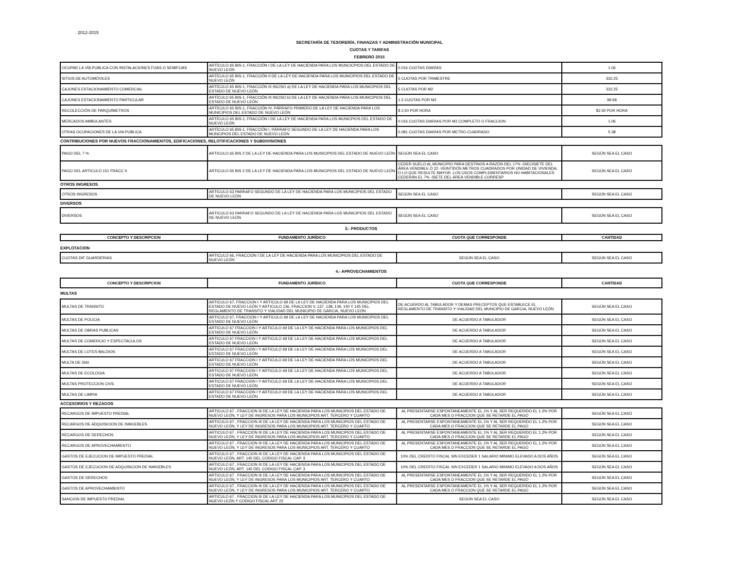2012-2015
SECRETARÍA DE TESORERÍA, FINANZAS Y ADMINISTRACIÓN MUNICIPAL
CUOTAS Y TARIFAS
FEBRERO 2015
| OCUPAR LA VÍA PUBLICA CON INSTALACIONES FIJAS O SEMIFIJAS | ARTÍCULO 65 BIS-1, FRACCIÓN I DE LA LEY DE HACIENDA PARA LOS MUNCICPIOS DEL ESTADO DE NUEVO LEÓN | 0.016 CUOTAS DIARIAS | 1.06 |
| SITIOS DE AUTOMÓVILES | ARTÍCULO 65 BIS-1, FRACCIÓN II DE LA LEY DE HACIENDA PARA LOS MUNICIPIOS DEL ESTADO DE NUEVO LEÓN | 5 CUOTAS POR TRIMESTRE | 332.25 |
| CAJONES ESTACIONAMIENTO COMERCIAL | ARTÍCULO 65 BIS-1, FRACCIÓN III INCISO a) DE LA LEY DE HACIENDA PARA LOS MUNICIPIOS DEL ESTADO DE NUEVO LEÓN | 5 CUOTAS POR M2 | 332.25 |
| CAJONES ESTACIONAMIENTO PARTICULAR | ARTÍCULO 65 BIS-1, FRACCIÓN III INCISO b) DE LA LEY DE HACIENDA PARA LOS MUNICIPIOS DEL ESTADO DE NUEVO LEÓN | 1.5 CUOTAS POR M2 | 99.68 |
| RECOLECCIÓN DE PARQUÍMETROS | ARTÍCULO 65 BIS-1, FRACCIÓN IV, PÁRRAFO PRIMERO DE LA LEY DE HACIENDA PARA LOS MUNICIPIOS DEL ESTADO DE NUEVO LEÓN | $ 2.50 POR HORA | $2.50 POR HORA |
| MERCADOS AMBULANTES | ARTÍCULO 65 BIS-1, FRACCIÓN I DE LA LEY DE HACIENDA PARA LOS MUNICPIOS DEL ESTADO DE NUEVO LEÓN | 0.016 CUOTAS DIARIAS POR M2 COMPLETO O FRACCION | 1.06 |
| OTRAS OCUPACIONES DE LA VIA PUBLICA | ARTÍCULO 65 BIS-1, FRACCIÓN I, PÁRRAFO SEGUNDO DE LA LEY DE HACIENDA PARA LOS MUNCIPIOS DEL ESTADO DE NUEVO LEÓN | 0.081 CUOTAS DIARIAS POR METRO CUADRADO | 5.38 |
| CONTRIBUCIONES POR NUEVOS FRACCIONAMIENTOS, EDIFICACIONES, RELOTIFICACIONES Y SUBDIVISIONES | | | |
| PAGO DEL 7 % | ARTICULO 65 BIS 2 DE LA LEY DE HACIENDA PARA LOS MUNICIPIOS DEL ESTADO DE NUEVO LEÓN | SEGÚN SEA EL CASO | SEGÚN SEA EL CASO |
| PAGO DEL ARTICULO 151 FRACC II | ARTICULO 65 BIS 2 DE LA LEY DE HACIENDA PARA LOS MUNICIPIOS DEL ESTADO DE NUEVO LEÓN | CEDER SUELO AL MUNICIPIO PARA DESTINOS A RAZÓN DEL 17% -DIECISIETE DEL ÁREA VENDIBLE Ó 22 -VEINTIDÓS METROS CUADRADOS POR UNIDAD DE VIVIENDA, O LO QUE RESULTE MAYOR. LOS USOS COMPLEMENTARIOS NO HABITACIONALES CEDERÁN EL 7% -SIETE DEL ÁREA VENDIBLE CORRESP | SEGÚN SEA EL CASO |
| OTROS INGRESOS | | | |
| OTROS INGRESOS | ARTICULO 63 PARRAFO SEGUNDO DE LA LEY DE HACIENDA PARA LOS MUNICIPIOS DEL ESTADO DE NUEVO LEÓN | SEGÚN SEA EL CASO | SEGÚN SEA EL CASO |
| DIVERSOS | | | |
| DIVERSOS | ARTICULO 63 PARRAFO SEGUNDO DE LA LEY DE HACIENDA PARA LOS MUNICIPIOS DEL ESTADO DE NUEVO LEÓN | SEGÚN SEA EL CASO | SEGÚN SEA EL CASO |
| 3.- PRODUCTOS | | | |
| CONCEPTO Y DESCRIPCION | FUNDAMENTO JURÍDICO | CUOTA QUE CORRESPONDE | CANTIDAD |
| EXPLOTACION | | | |
| CUOTAS DIF GUARDERIAS | ARTICULO 66, FRACCION I DE LA LEY DE HACIENDA PARA LOS MUNICIPIOS DEL ESTADO DE NUEVO LEÓN | SEGÚN SEA EL CASO | SEGÚN SEA EL CASO |
| 4.- APROVECHAMIENTOS | | | |
| CONCEPTO Y DESCRIPCION | FUNDAMENTO JURÍDICO | CUOTA QUE CORRESPONDE | CANTIDAD |
| MULTAS | | | |
| MULTAS DE TRANSITO | ARTICULO 67, FRACCION I Y ARTICULO 69 DE LA LEY DE HACIENDA PARA LOS MUNICIPIOS DEL ESTADO DE NUEVO LEÓN Y ARTICULO 136, FRACCION V, 137, 138, 139, 140 Y 145 DEL REGLAMENTO DE TRANSITO Y VIALIDAD DEL MUNICIPIO DE GARCIA, NUEVO LEÓN | DE ACUERDO AL TABULADOR Y DEMAS PRECEPTOS QUE ESTABLECE EL REGLAMENTO DE TRANSITO Y VIALIDAD DEL MUNCIPIO DE GARCIA, NUEVO LEÓN | SEGÚN SEA EL CASO |
| MULTAS DE POLICIA | ARTICULO 67, FRACCION I Y ARTICULO 69 DE LA LEY DE HACIENDA PARA LOS MUNICIPIOS DEL ESTADO DE NUEVO LEÓN | DE ACUERDO A TABULADOR | SEGÚN SEA EL CASO |
| MULTAS DE OBRAS PUBLICAS | ARTICULO 67 FRACCION I Y ARTICULO 69 DE LA LEY DE HACIENDA PARA LOS MUNICIPIOS DEL ESTADO DE NUEVO LEÓN | DE ACUERDO A TABULADOR | SEGÚN SEA EL CASO |
| MULTAS DE COMERCIO Y ESPECTACULOS | ARTICULO 67 FRACCION I Y ARTICULO 69 DE LA LEY DE HACIENDA PARA LOS MUNICIPIOS DEL ESTADO DE NUEVO LEÓN | DE ACUERDO A TABULADOR | SEGÚN SEA EL CASO |
| MULTAS DE LOTES BALDIOS | ARTICULO 67 FRACCION I Y ARTICULO 69 DE LA LEY DE HACIENDA PARA LOS MUNICIPIOS DEL ESTADO DE NUEVO LEÓN | DE ACUERDO A TABULADOR | SEGÚN SEA EL CASO |
| MULTA DE ISAI | ARTICULO 67 FRACCION I Y ARTICULO 69 DE LA LEY DE HACIENDA PARA LOS MUNICIPIOS DEL ESTADO DE NUEVO LEÓN | DE ACUERDO A TABULADOR | SEGÚN SEA EL CASO |
| MULTAS DE ECOLOGIA | ARTICULO 67 FRACCION I Y ARTICULO 69 DE LA LEY DE HACIENDA PARA LOS MUNICIPIOS DEL ESTADO DE NUEVO LEÓN | DE ACUERDO A TABULADOR | SEGÚN SEA EL CASO |
| MULTAS PROTECCION CIVIL | ARTICULO 67 FRACCION I Y ARTICULO 69 DE LA LEY DE HACIENDA PARA LOS MUNICIPIOS DEL ESTADO DE NUEVO LEÓN | DE ACUERDO A TABULADOR | SEGÚN SEA EL CASO |
| MULTAS DE LIMPIA | ARTICULO 67 FRACCION I Y ARTICULO 69 DE LA LEY DE HACIENDA PARA LOS MUNICIPIOS DEL ESTADO DE NUEVO LEÓN | DE ACUERDO A TABULADOR | SEGÚN SEA EL CASO |
| ACCESORIOS Y REZAGOS | | | |
| RECARGOS DE IMPUESTO PREDIAL | ARTICULO 67 , FRACCION III DE LA LEY DE HACIENDA PARA LOS MUNICIPIOS DEL ESTADO DE NUEVO LEÓN, Y LEY DE INGRESOS PARA LOS MUNICIPIOS ART. TERCERO Y CUARTO | AL PRESENTARSE ESPONTANEAMENTE EL 1% Y AL SER REQUERIDO EL 1.2% POR CADA MES O FRACCION QUE SE RETARDE EL PAGO | SEGÚN SEA EL CASO |
| RECARGOS DE ADQUISICION DE INMUEBLES | ARTICULO 67 , FRACCION III DE LA LEY DE HACIENDA PARA LOS MUNICIPIOS DEL ESTADO DE NUEVO LEÓN, Y LEY DE INGRESOS PARA LOS MUNICIPIOS ART. TERCERO Y CUARTO | AL PRESENTARSE ESPONTANEAMENTE EL 1% Y AL SER REQUERIDO EL 1.2% POR CADA MES O FRACCION QUE SE RETARDE EL PAGO | SEGÚN SEA EL CASO |
| RECARGOS DE DERECHOS | ARTICULO 67 , FRACCION III DE LA LEY DE HACIENDA PARA LOS MUNICIPIOS DEL ESTADO DE NUEVO LEÓN, Y LEY DE INGRESOS PARA LOS MUNICIPIOS ART. TERCERO Y CUARTO | AL PRESENTARSE ESPONTANEAMENTE EL 1% Y AL SER REQUERIDO EL 1.2% POR CADA MES O FRACCION QUE SE RETARDE EL PAGO | SEGÚN SEA EL CASO |
| RECARGOS DE APROVECHAMIENTO | ARTICULO 67 , FRACCION III DE LA LEY DE HACIENDA PARA LOS MUNICIPIOS DEL ESTADO DE NUEVO LEÓN, Y LEY DE INGRESOS PARA LOS MUNICIPIOS ART. TERCERO Y CUARTO | AL PRESENTARSE ESPONTANEAMENTE EL 1% Y AL SER REQUERIDO EL 1.2% POR CADA MES O FRACCION QUE SE RETARDE EL PAGO | SEGÚN SEA EL CASO |
| GASTOS DE EJECUCION DE IMPUESTO PREDIAL | ARTICULO 67 , FRACCION III DE LA LEY DE HACIENDA PARA LOS MUNICIPIOS DEL ESTADO DE NUEVO LEÓN, ART. 145 DEL CODIGO FISCAL CAP. 3 | 10% DEL CREDITO FISCAL SIN EXCEDER 1 SALARIO MINIMO ELEVADO A DOS AÑOS | SEGÚN SEA EL CASO |
| GASTOS DE EJECUCION DE ADQUISICION DE INMUEBLES | ARTICULO 67 , FRACCION III DE LA LEY DE HACIENDA PARA LOS MUNICIPIOS DEL ESTADO DE NUEVO LEÓN, ART. 145 DEL CODIGO FISCAL CAP. 3 | 10% DEL CREDITO FISCAL SIN EXCEDER 1 SALARIO MINIMO ELEVADO A DOS AÑOS | SEGÚN SEA EL CASO |
| GASTOS DE DERECHOS | ARTICULO 67 , FRACCION III DE LA LEY DE HACIENDA PARA LOS MUNICIPIOS DEL ESTADO DE NUEVO LEÓN, Y LEY DE INGRESOS PARA LOS MUNICIPIOS ART. TERCERO Y CUARTO | AL PRESENTARSE ESPONTANEAMENTE EL 1% Y AL SER REQUERIDO EL 1.2% POR CADA MES O FRACCION QUE SE RETARDE EL PAGO | SEGÚN SEA EL CASO |
| GASTOS DE APROVECHAMIENTO | ARTICULO 67 , FRACCION III DE LA LEY DE HACIENDA PARA LOS MUNICIPIOS DEL ESTADO DE NUEVO LEÓN, Y LEY DE INGRESOS PARA LOS MUNICIPIOS ART. TERCERO Y CUARTO | AL PRESENTARSE ESPONTANEAMENTE EL 1% Y AL SER REQUERIDO EL 1.2% POR CADA MES O FRACCION QUE SE RETARDE EL PAGO | SEGÚN SEA EL CASO |
| SANCION DE IMPUESTO PREDIAL | ARTICULO 67 , FRACCION III DE LA LEY DE HACIENDA PARA LOS MUNICIPIOS DEL ESTADO DE NUEVO LEÓN Y CODIGO FISCAL ART 22 | SEGÚN SEA EL CASO | SEGÚN SEA EL CASO |